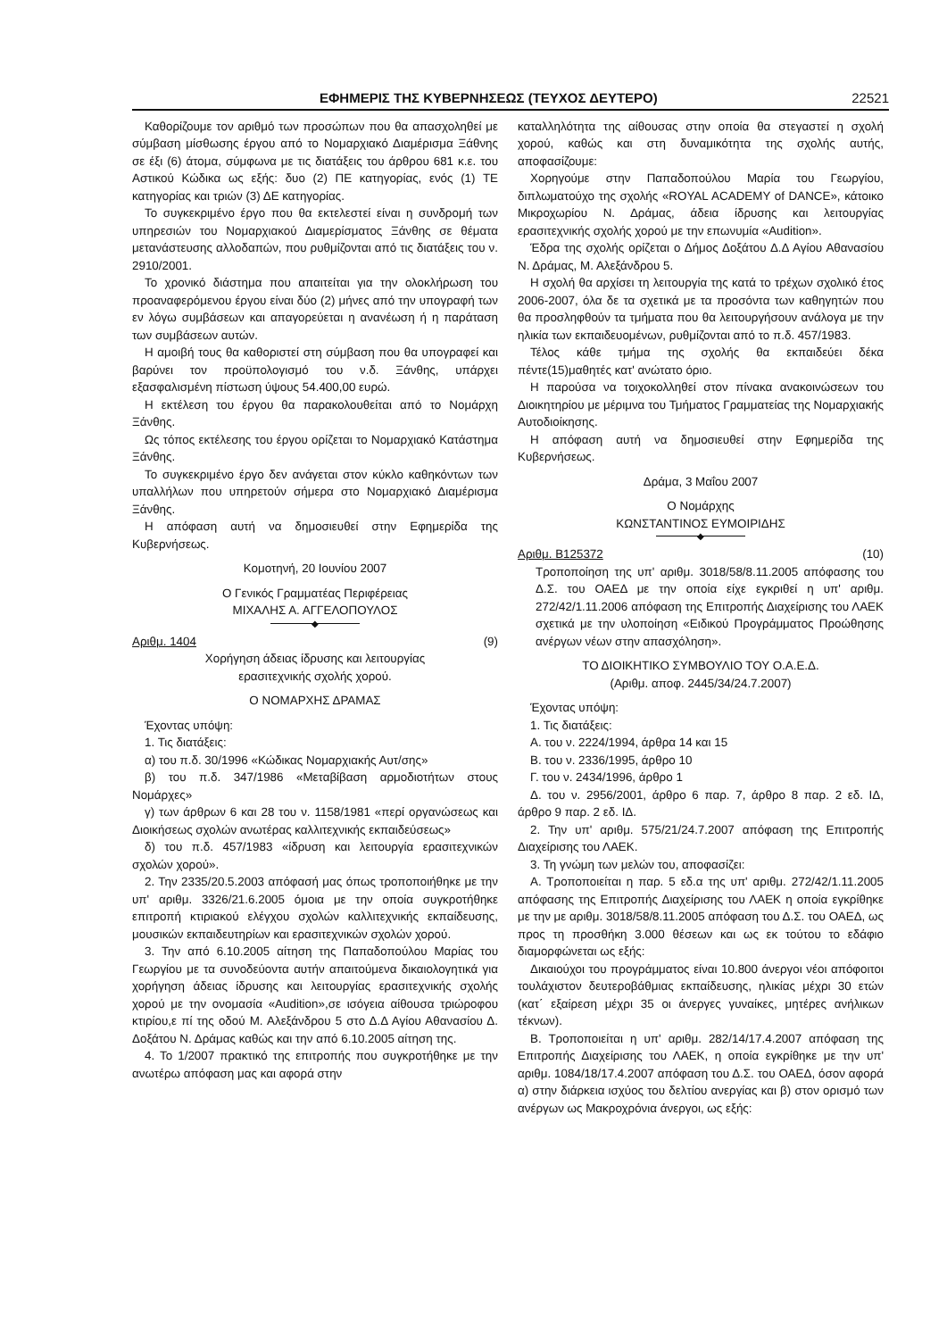ΕΦΗΜΕΡΙΣ ΤΗΣ ΚΥΒΕΡΝΗΣΕΩΣ (ΤΕΥΧΟΣ ΔΕΥΤΕΡΟ) 22521
Καθορίζουμε τον αριθμό των προσώπων που θα απασχοληθεί με σύμβαση μίσθωσης έργου από το Νομαρχιακό Διαμέρισμα Ξάθνης σε έξι (6) άτομα, σύμφωνα με τις διατάξεις του άρθρου 681 κ.ε. του Αστικού Κώδικα ως εξής: δυο (2) ΠΕ κατηγορίας, ενός (1) ΤΕ κατηγορίας και τριών (3) ΔΕ κατηγορίας.
Το συγκεκριμένο έργο που θα εκτελεστεί είναι η συνδρομή των υπηρεσιών του Νομαρχιακού Διαμερίσματος Ξάνθης σε θέματα μετανάστευσης αλλοδαπών, που ρυθμίζονται από τις διατάξεις του ν. 2910/2001.
Το χρονικό διάστημα που απαιτείται για την ολοκλήρωση του προαναφερόμενου έργου είναι δύο (2) μήνες από την υπογραφή των εν λόγω συμβάσεων και απαγορεύεται η ανανέωση ή η παράταση των συμβάσεων αυτών.
Η αμοιβή τους θα καθοριστεί στη σύμβαση που θα υπογραφεί και βαρύνει τον προϋπολογισμό του ν.δ. Ξάνθης, υπάρχει εξασφαλισμένη πίστωση ύψους 54.400,00 ευρώ.
Η εκτέλεση του έργου θα παρακολουθείται από το Νομάρχη Ξάνθης.
Ως τόπος εκτέλεσης του έργου ορίζεται το Νομαρχιακό Κατάστημα Ξάνθης.
Το συγκεκριμένο έργο δεν ανάγεται στον κύκλο καθηκόντων των υπαλλήλων που υπηρετούν σήμερα στο Νομαρχιακό Διαμέρισμα Ξάνθης.
Η απόφαση αυτή να δημοσιευθεί στην Εφημερίδα της Κυβερνήσεως.
Κομοτηνή, 20 Ιουνίου 2007
Ο Γενικός Γραμματέας Περιφέρειας
ΜΙΧΑΛΗΣ Α. ΑΓΓΕΛΟΠΟΥΛΟΣ
◆
Αριθμ. 1404 (9)
Χορήγηση άδειας ίδρυσης και λειτουργίας
ερασιτεχνικής σχολής χορού.
Ο ΝΟΜΑΡΧΗΣ ΔΡΑΜΑΣ
Έχοντας υπόψη:
1. Τις διατάξεις:
α) του π.δ. 30/1996 «Κώδικας Νομαρχιακής Αυτ/σης»
β) του π.δ. 347/1986 «Μεταβίβαση αρμοδιοτήτων στους Νομάρχες»
γ) των άρθρων 6 και 28 του ν. 1158/1981 «περί οργανώσεως και Διοικήσεως σχολών ανωτέρας καλλιτεχνικής εκπαιδεύσεως»
δ) του π.δ. 457/1983 «ίδρυση και λειτουργία ερασιτεχνικών σχολών χορού».
2. Την 2335/20.5.2003 απόφασή μας όπως τροποποιήθηκε με την υπ' αριθμ. 3326/21.6.2005 όμοια με την οποία συγκροτήθηκε επιτροπή κτιριακού ελέγχου σχολών καλλιτεχνικής εκπαίδευσης, μουσικών εκπαιδευτηρίων και ερασιτεχνικών σχολών χορού.
3. Την από 6.10.2005 αίτηση της Παπαδοπούλου Μαρίας του Γεωργίου με τα συνοδεύοντα αυτήν απαιτούμενα δικαιολογητικά για χορήγηση άδειας ίδρυσης και λειτουργίας ερασιτεχνικής σχολής χορού με την ονομασία «Audition»,σε ισόγεια αίθουσα τριώροφου κτιρίου,ε πί της οδού Μ. Αλεξάνδρου 5 στο Δ.Δ Αγίου Αθανασίου Δ. Δοξάτου Ν. Δράμας καθώς και την από 6.10.2005 αίτηση της.
4. Το 1/2007 πρακτικό της επιτροπής που συγκροτήθηκε με την ανωτέρω απόφαση μας και αφορά στην
καταλληλότητα της αίθουσας στην οποία θα στεγαστεί η σχολή χορού, καθώς και στη δυναμικότητα της σχολής αυτής, αποφασίζουμε:
Χορηγούμε στην Παπαδοπούλου Μαρία του Γεωργίου, διπλωματούχο της σχολής «ROYAL ACADEMY of DANCE», κάτοικο Μικροχωρίου Ν. Δράμας, άδεια ίδρυσης και λειτουργίας ερασιτεχνικής σχολής χορού με την επωνυμία «Audition».
Έδρα της σχολής ορίζεται ο Δήμος Δοξάτου Δ.Δ Αγίου Αθανασίου Ν. Δράμας, Μ. Αλεξάνδρου 5.
Η σχολή θα αρχίσει τη λειτουργία της κατά το τρέχων σχολικό έτος 2006-2007, όλα δε τα σχετικά με τα προσόντα των καθηγητών που θα προσληφθούν τα τμήματα που θα λειτουργήσουν ανάλογα με την ηλικία των εκπαιδευομένων, ρυθμίζονται από το π.δ. 457/1983.
Τέλος κάθε τμήμα της σχολής θα εκπαιδεύει δέκα πέντε(15)μαθητές κατ' ανώτατο όριο.
Η παρούσα να τοιχοκολληθεί στον πίνακα ανακοινώσεων του Διοικητηρίου με μέριμνα του Τμήματος Γραμματείας της Νομαρχιακής Αυτοδιοίκησης.
Η απόφαση αυτή να δημοσιευθεί στην Εφημερίδα της Κυβερνήσεως.
Δράμα, 3 Μαΐου 2007
Ο Νομάρχης
ΚΩΝΣΤΑΝΤΙΝΟΣ ΕΥΜΟΙΡΙΔΗΣ
◆
Αριθμ. Β125372 (10)
Τροποποίηση της υπ' αριθμ. 3018/58/8.11.2005 απόφασης του Δ.Σ. του ΟΑΕΔ με την οποία είχε εγκριθεί η υπ' αριθμ. 272/42/1.11.2006 απόφαση της Επιτροπής Διαχείρισης του ΛΑΕΚ σχετικά με την υλοποίηση «Ειδικού Προγράμματος Προώθησης ανέργων νέων στην απασχόληση».
ΤΟ ΔΙΟΙΚΗΤΙΚΟ ΣΥΜΒΟΥΛΙΟ ΤΟΥ Ο.Α.Ε.Δ.
(Αριθμ. αποφ. 2445/34/24.7.2007)
Έχοντας υπόψη:
1. Τις διατάξεις:
Α. του ν. 2224/1994, άρθρα 14 και 15
Β. του ν. 2336/1995, άρθρο 10
Γ. του ν. 2434/1996, άρθρο 1
Δ. του ν. 2956/2001, άρθρο 6 παρ. 7, άρθρο 8 παρ. 2 εδ. ΙΔ, άρθρο 9 παρ. 2 εδ. ΙΔ.
2. Την υπ' αριθμ. 575/21/24.7.2007 απόφαση της Επιτροπής Διαχείρισης του ΛΑΕΚ.
3. Τη γνώμη των μελών του, αποφασίζει:
Α. Τροποποιείται η παρ. 5 εδ.α της υπ' αριθμ. 272/42/1.11.2005 απόφασης της Επιτροπής Διαχείρισης του ΛΑΕΚ η οποία εγκρίθηκε με την με αριθμ. 3018/58/8.11.2005 απόφαση του Δ.Σ. του ΟΑΕΔ, ως προς τη προσθήκη 3.000 θέσεων και ως εκ τούτου το εδάφιο διαμορφώνεται ως εξής:
Δικαιούχοι του προγράμματος είναι 10.800 άνεργοι νέοι απόφοιτοι τουλάχιστον δευτεροβάθμιας εκπαίδευσης, ηλικίας μέχρι 30 ετών (κατ΄ εξαίρεση μέχρι 35 οι άνεργες γυναίκες, μητέρες ανήλικων τέκνων).
Β. Τροποποιείται η υπ' αριθμ. 282/14/17.4.2007 απόφαση της Επιτροπής Διαχείρισης του ΛΑΕΚ, η οποία εγκρίθηκε με την υπ' αριθμ. 1084/18/17.4.2007 απόφαση του Δ.Σ. του ΟΑΕΔ, όσον αφορά α) στην διάρκεια ισχύος του δελτίου ανεργίας και β) στον ορισμό των ανέργων ως Μακροχρόνια άνεργοι, ως εξής: